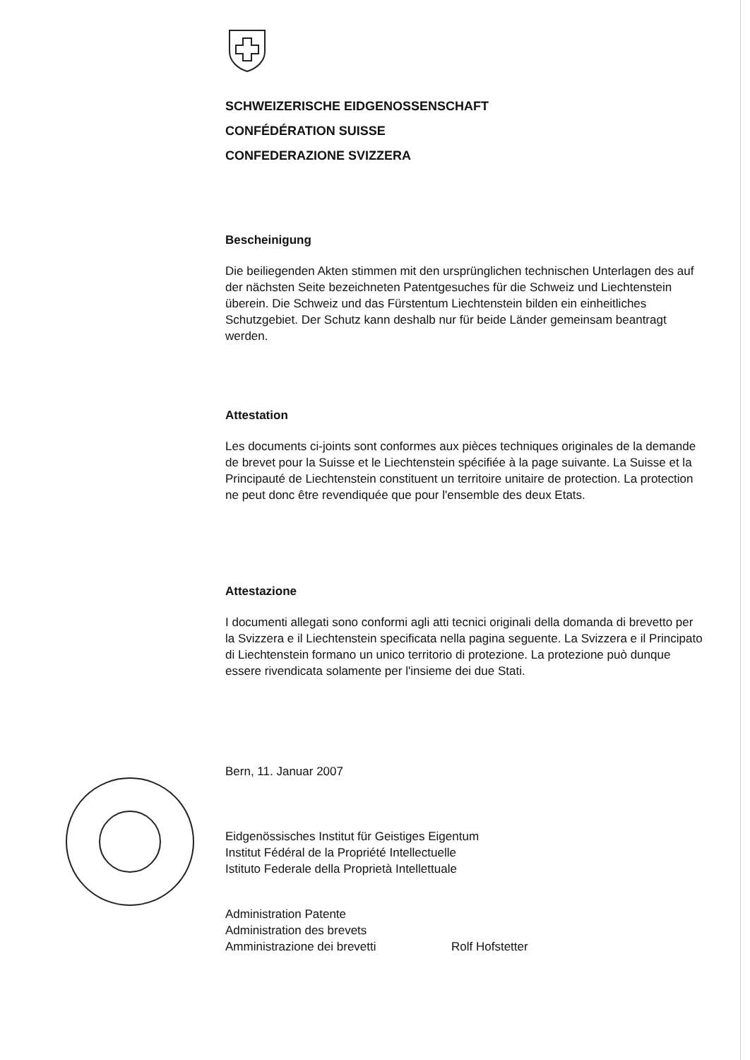SCHWEIZERISCHE EIDGENOSSENSCHAFT
CONFÉDÉRATION SUISSE
CONFEDERAZIONE SVIZZERA
Bescheinigung
Die beiliegenden Akten stimmen mit den ursprünglichen technischen Unterlagen des auf der nächsten Seite bezeichneten Patentgesuches für die Schweiz und Liechtenstein überein. Die Schweiz und das Fürstentum Liechtenstein bilden ein einheitliches Schutzgebiet. Der Schutz kann deshalb nur für beide Länder gemeinsam beantragt werden.
Attestation
Les documents ci-joints sont conformes aux pièces techniques originales de la demande de brevet pour la Suisse et le Liechtenstein spécifiée à la page suivante. La Suisse et la Principauté de Liechtenstein constituent un territoire unitaire de protection. La protection ne peut donc être revendiquée que pour l'ensemble des deux Etats.
Attestazione
I documenti allegati sono conformi agli atti tecnici originali della domanda di brevetto per la Svizzera e il Liechtenstein specificata nella pagina seguente. La Svizzera e il Principato di Liechtenstein formano un unico territorio di protezione. La protezione può dunque essere rivendicata solamente per l'insieme dei due Stati.
Bern, 11. Januar 2007
Eidgenössisches Institut für Geistiges Eigentum
Institut Fédéral de la Propriété Intellectuelle
Istituto Federale della Proprietà Intellettuale
Administration Patente
Administration des brevets
Amministrazione dei brevetti
Rolf Hofstetter